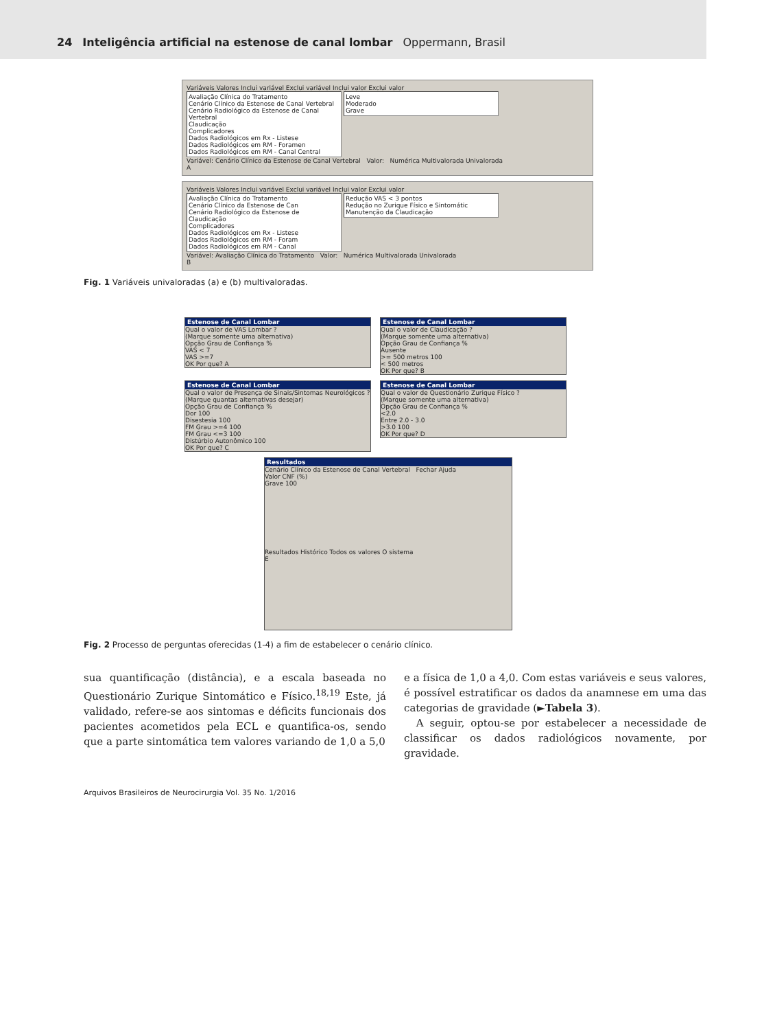24 Inteligência artificial na estenose de canal lombar Oppermann, Brasil
Variáveis Valores Inclui variável Exclui variável Inclui valor Exclui valor
Avaliação Clínica do Tratamento
Cenário Clínico da Estenose de Canal Vertebral
Cenário Radiológico da Estenose de Canal Vertebral
Claudicação
Complicadores
Dados Radiológicos em Rx - Listese
Dados Radiológicos em RM - Foramen
Dados Radiológicos em RM - Canal Central Leve
Moderado
Grave
Variável: Cenário Clínico da Estenose de Canal Vertebral Valor: Numérica Multivalorada Univalorada
A
Variáveis Valores Inclui variável Exclui variável Inclui valor Exclui valor
Avaliação Clínica do Tratamento
Cenário Clínico da Estenose de Can
Cenário Radiológico da Estenose de
Claudicação
Complicadores
Dados Radiológicos em Rx - Listese
Dados Radiológicos em RM - Foram
Dados Radiológicos em RM - Canal Redução VAS < 3 pontos
Redução no Zurique Físico e Sintomátic
Manutenção da Claudicação
Variável: Avaliação Clínica do Tratamento Valor: Numérica Multivalorada Univalorada
B
Fig. 1 Variáveis univaloradas (a) e (b) multivaloradas.
Estenose de Canal Lombar
Qual o valor de VAS Lombar ?
(Marque somente uma alternativa)
Opção Grau de Confiança %
VAS < 7
VAS >=7
OK Por que? A
Estenose de Canal Lombar
Qual o valor de Claudicação ?
(Marque somente uma alternativa)
Opção Grau de Confiança %
Ausente
>= 500 metros 100
< 500 metros
OK Por que? B
Estenose de Canal Lombar
Qual o valor de Presença de Sinais/Sintomas Neurológicos ?
(Marque quantas alternativas desejar)
Opção Grau de Confiança %
Dor 100
Disestesia 100
FM Grau >=4 100
FM Grau <=3 100
Distúrbio Autonômico 100
OK Por que? C
Estenose de Canal Lombar
Qual o valor de Questionário Zurique Físico ?
(Marque somente uma alternativa)
Opção Grau de Confiança %
<2.0
Entre 2.0 - 3.0
>3.0 100
OK Por que? D
Resultados
Cenário Clínico da Estenose de Canal Vertebral Fechar Ajuda
Valor CNF (%)
Grave 100
Resultados Histórico Todos os valores O sistema
E
Fig. 2 Processo de perguntas oferecidas (1-4) a fim de estabelecer o cenário clínico.
sua quantificação (distância), e a escala baseada no Questionário Zurique Sintomático e Físico.<sup>18,19</sup> Este, já validado, refere-se aos sintomas e déficits funcionais dos pacientes acometidos pela ECL e quantifica-os, sendo que a parte sintomática tem valores variando de 1,0 a 5,0
e a física de 1,0 a 4,0. Com estas variáveis e seus valores, é possível estratificar os dados da anamnese em uma das categorias de gravidade (►Tabela 3).
A seguir, optou-se por estabelecer a necessidade de classificar os dados radiológicos novamente, por gravidade.
Arquivos Brasileiros de Neurocirurgia Vol. 35 No. 1/2016